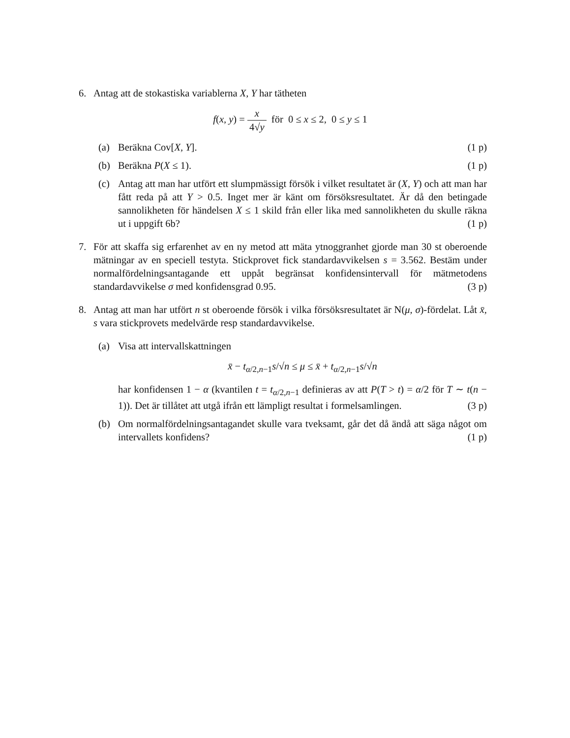6. Antag att de stokastiska variablerna X, Y har tätheten
f(x, y) = x 4√y för 0 ≤ x ≤ 2, 0 ≤ y ≤ 1
(a) Beräkna Cov[X, Y]. (1 p)
(b) Beräkna P(X ≤ 1). (1 p)
(c) Antag att man har utfört ett slumpmässigt försök i vilket resultatet är (X, Y) och att man har fått reda på att Y > 0.5. Inget mer är känt om försöksresultatet. Är då den betingade sannolikheten för händelsen X ≤ 1 skild från eller lika med sannolikheten du skulle räkna ut i uppgift 6b? (1 p)
7. För att skaffa sig erfarenhet av en ny metod att mäta ytnoggranhet gjorde man 30 st oberoende mätningar av en speciell testyta. Stickprovet fick standardavvikelsen s = 3.562. Bestäm under normalfördelningsantagande ett uppåt begränsat konfidensintervall för mätmetodens standardavvikelse σ med konfidensgrad 0.95. (3 p)
8. Antag att man har utfört n st oberoende försök i vilka försöksresultatet är N(μ, σ)-fördelat. Låt x̄, s vara stickprovets medelvärde resp standardavvikelse.
(a) Visa att intervallskattningen
x̄ − t<sub>α/2,n−1</sub>s/√n ≤ μ ≤ x̄ + t<sub>α/2,n−1</sub>s/√n
har konfidensen 1 − α (kvantilen t = t<sub>α/2,n−1</sub> definieras av att P(T > t) = α/2 för T ∼ t(n − 1)). Det är tillåtet att utgå ifrån ett lämpligt resultat i formelsamlingen. (3 p)
(b) Om normalfördelningsantagandet skulle vara tveksamt, går det då ändå att säga något om intervallets konfidens? (1 p)